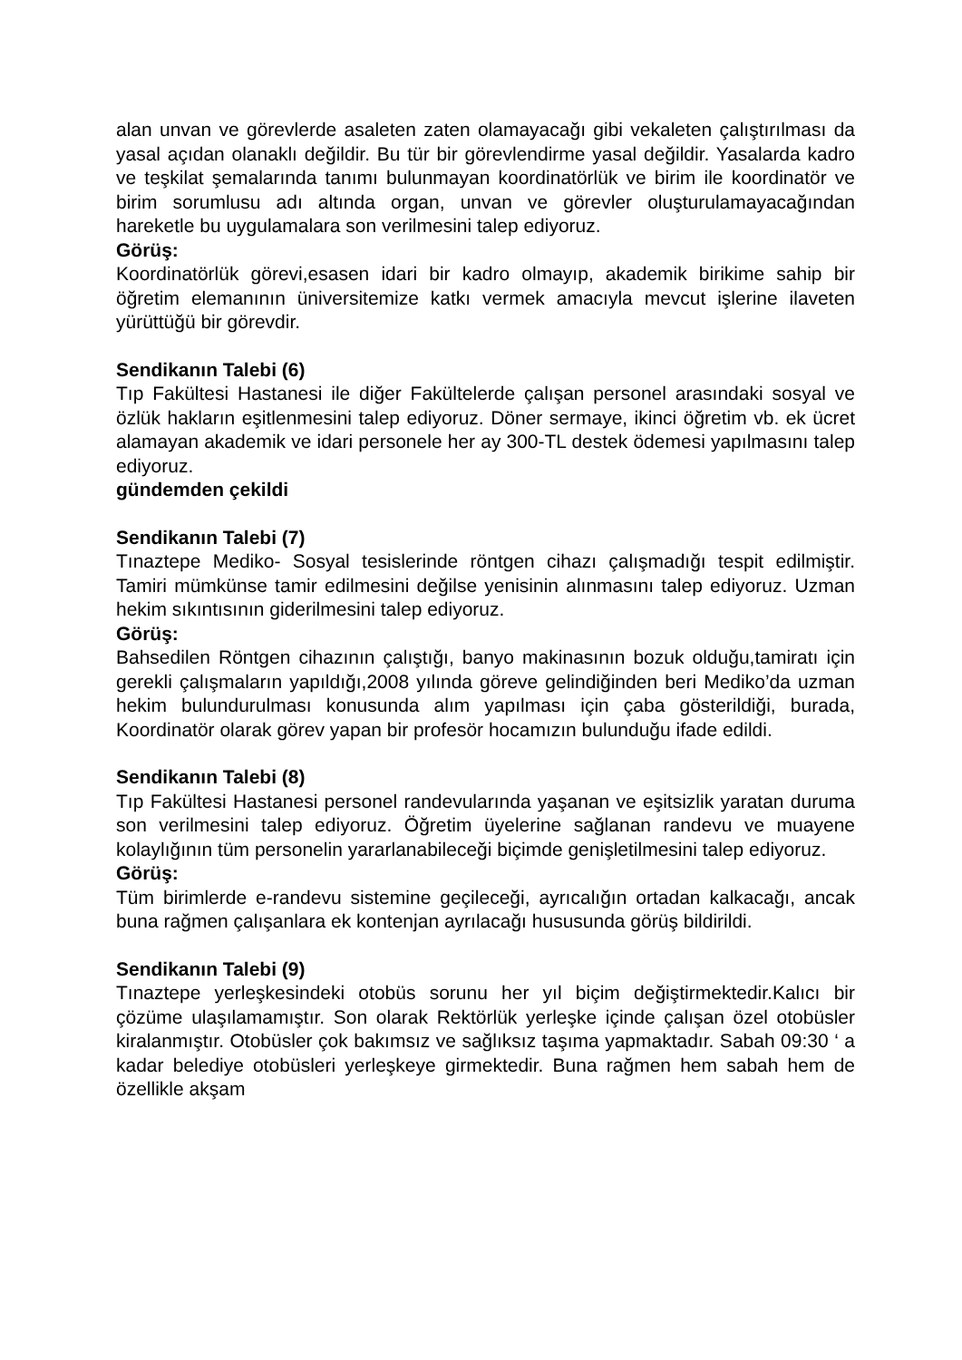alan unvan ve görevlerde asaleten zaten olamayacağı gibi vekaleten çalıştırılması da yasal açıdan olanaklı değildir. Bu tür bir görevlendirme yasal değildir. Yasalarda kadro ve teşkilat şemalarında tanımı bulunmayan koordinatörlük ve birim ile koordinatör ve birim sorumlusu adı altında organ, unvan ve görevler oluşturulamayacağından hareketle bu uygulamalara son verilmesini talep ediyoruz.
Görüş:
Koordinatörlük görevi,esasen idari bir kadro olmayıp, akademik birikime sahip bir öğretim elemanının üniversitemize katkı vermek amacıyla mevcut işlerine ilaveten yürüttüğü bir görevdir.
Sendikanın Talebi (6)
Tıp Fakültesi Hastanesi ile diğer Fakültelerde çalışan personel arasındaki sosyal ve özlük hakların eşitlenmesini talep ediyoruz. Döner sermaye, ikinci öğretim vb. ek ücret alamayan akademik ve idari personele her ay 300-TL destek ödemesi yapılmasını talep ediyoruz.
gündemden çekildi
Sendikanın Talebi (7)
Tınaztepe Mediko- Sosyal tesislerinde röntgen cihazı çalışmadığı tespit edilmiştir. Tamiri mümkünse tamir edilmesini değilse yenisinin alınmasını talep ediyoruz. Uzman hekim sıkıntısının giderilmesini talep ediyoruz.
Görüş:
Bahsedilen Röntgen cihazının çalıştığı, banyo makinasının bozuk olduğu,tamiratı için gerekli çalışmaların yapıldığı,2008 yılında göreve gelindiğinden beri Mediko’da uzman hekim bulundurulması konusunda alım yapılması için çaba gösterildiği, burada, Koordinatör olarak görev yapan bir profesör hocamızın bulunduğu ifade edildi.
Sendikanın Talebi (8)
Tıp Fakültesi Hastanesi personel randevularında yaşanan ve eşitsizlik yaratan duruma son verilmesini talep ediyoruz. Öğretim üyelerine sağlanan randevu ve muayene kolaylığının tüm personelin yararlanabileceği biçimde genişletilmesini talep ediyoruz.
Görüş:
Tüm birimlerde e-randevu sistemine geçileceği, ayrıcalığın ortadan kalkacağı, ancak buna rağmen çalışanlara ek kontenjan ayrılacağı hususunda görüş bildirildi.
Sendikanın Talebi (9)
Tınaztepe yerleşkesindeki otobüs sorunu her yıl biçim değiştirmektedir.Kalıcı bir çözüme ulaşılamamıştır. Son olarak Rektörlük yerleşke içinde çalışan özel otobüsler kiralanmıştır. Otobüsler çok bakımsız ve sağlıksız taşıma yapmaktadır. Sabah 09:30 ‘ a kadar belediye otobüsleri yerleşkeye girmektedir. Buna rağmen hem sabah hem de özellikle akşam